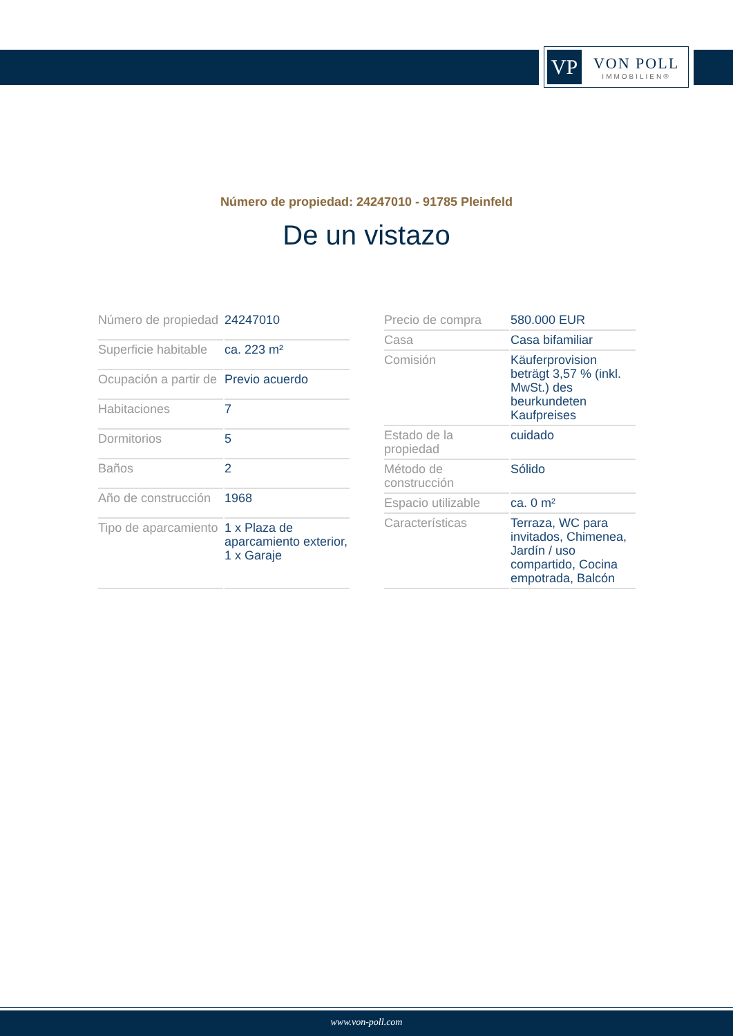VP
VON POLL
IMMOBILIEN®
Número de propiedad: 24247010 - 91785 Pleinfeld
De un vistazo
| Número de propiedad | 24247010 |
| Superficie habitable | ca. 223 m² |
| Ocupación a partir de | Previo acuerdo |
| Habitaciones | 7 |
| Dormitorios | 5 |
| Baños | 2 |
| Año de construcción | 1968 |
| Tipo de aparcamiento | 1 x Plaza de aparcamiento exterior, 1 x Garaje |
| Precio de compra | 580.000 EUR |
| Casa | Casa bifamiliar |
| Comisión | Käuferprovision beträgt 3,57 % (inkl. MwSt.) des beurkundeten Kaufpreises |
| Estado de la propiedad | cuidado |
| Método de construcción | Sólido |
| Espacio utilizable | ca. 0 m² |
| Características | Terraza, WC para invitados, Chimenea, Jardín / uso compartido, Cocina empotrada, Balcón |
www.von-poll.com